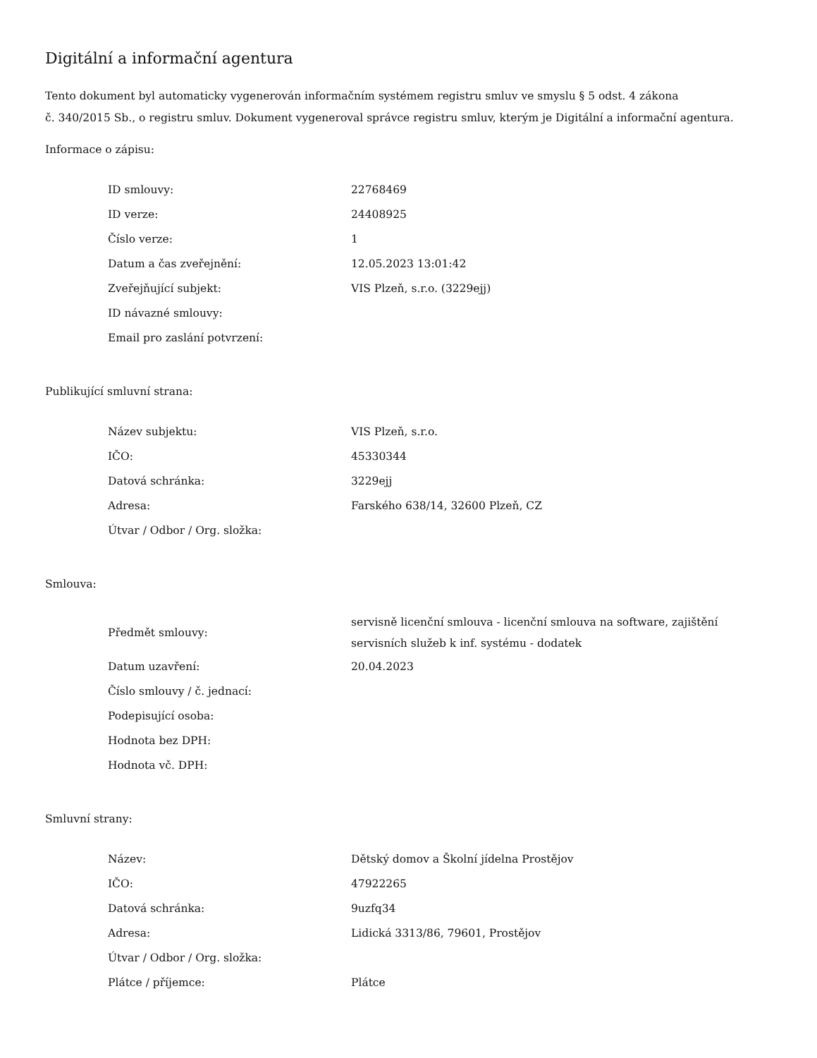Digitální a informační agentura
Tento dokument byl automaticky vygenerován informačním systémem registru smluv ve smyslu § 5 odst. 4 zákona
č. 340/2015 Sb., o registru smluv. Dokument vygeneroval správce registru smluv, kterým je Digitální a informační agentura.
Informace o zápisu:
| ID smlouvy: | 22768469 |
| ID verze: | 24408925 |
| Číslo verze: | 1 |
| Datum a čas zveřejnění: | 12.05.2023 13:01:42 |
| Zveřejňující subjekt: | VIS Plzeň, s.r.o. (3229ejj) |
| ID návazné smlouvy: | |
| Email pro zaslání potvrzení: | |
Publikující smluvní strana:
| Název subjektu: | VIS Plzeň, s.r.o. |
| IČO: | 45330344 |
| Datová schránka: | 3229ejj |
| Adresa: | Farského 638/14, 32600 Plzeň, CZ |
| Útvar / Odbor / Org. složka: | |
Smlouva:
| Předmět smlouvy: | servisně licenční smlouva - licenční smlouva na software, zajištění servisních služeb k inf. systému - dodatek |
| Datum uzavření: | 20.04.2023 |
| Číslo smlouvy / č. jednací: | |
| Podepisující osoba: | |
| Hodnota bez DPH: | |
| Hodnota vč. DPH: | |
Smluvní strany:
| Název: | Dětský domov a Školní jídelna Prostějov |
| IČO: | 47922265 |
| Datová schránka: | 9uzfq34 |
| Adresa: | Lidická 3313/86, 79601, Prostějov |
| Útvar / Odbor / Org. složka: | |
| Plátce / příjemce: | Plátce |